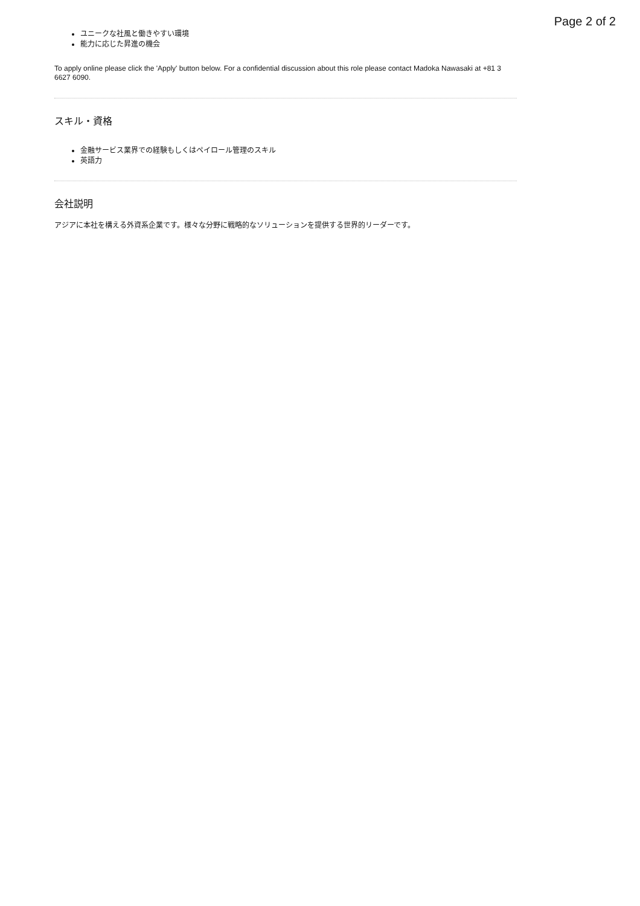Page 2 of 2
ユニークな社風と働きやすい環境
能力に応じた昇進の機会
To apply online please click the 'Apply' button below. For a confidential discussion about this role please contact Madoka Nawasaki at +81 3 6627 6090.
スキル・資格
金融サービス業界での経験もしくはペイロール管理のスキル
英語力
会社説明
アジアに本社を構える外資系企業です。様々な分野に戦略的なソリューションを提供する世界的リーダーです。